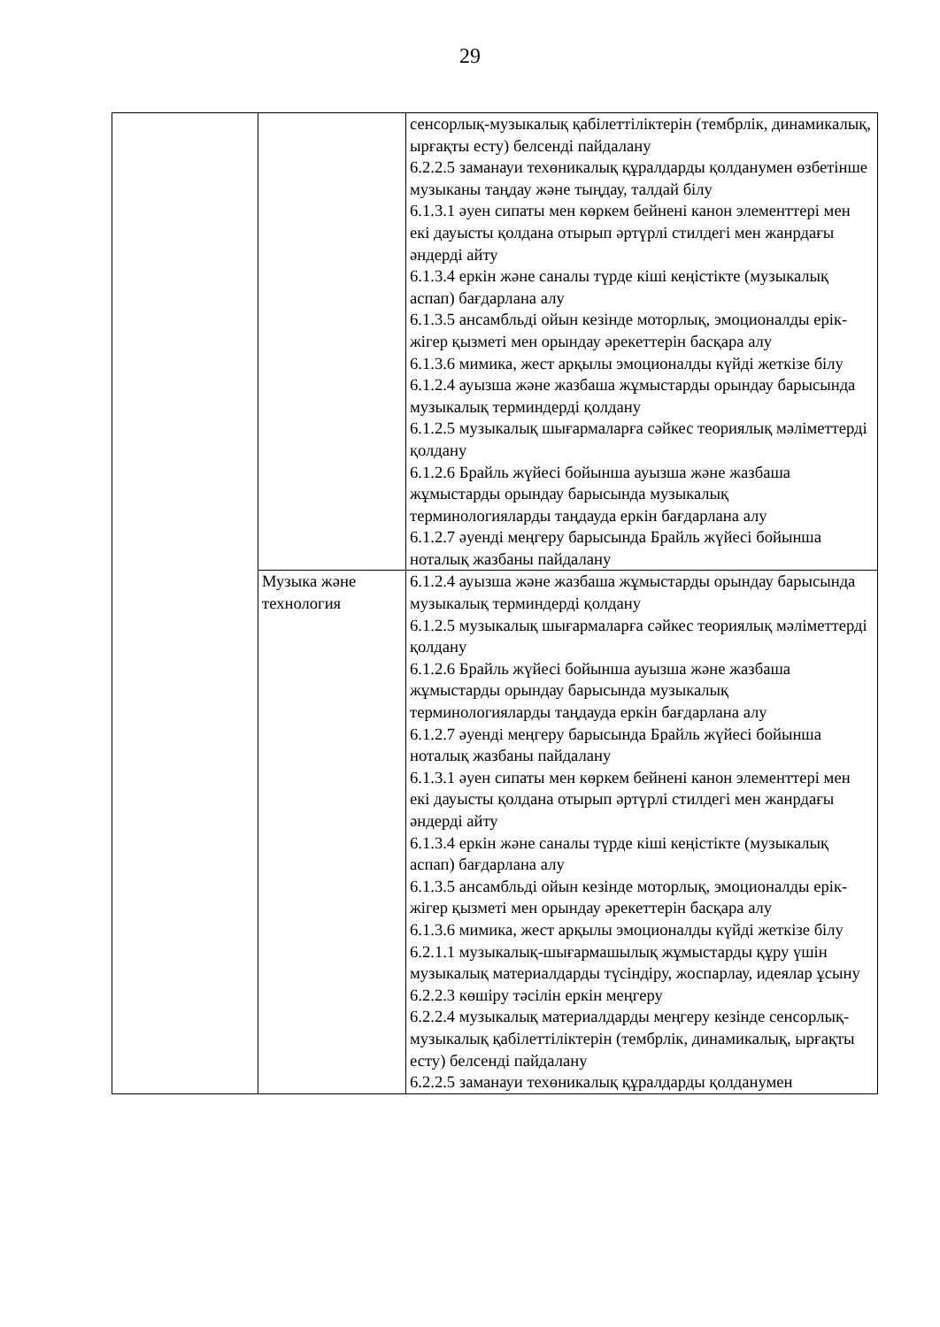29
| | | сенсорлық-музыкалық қабілеттіліктерін (тембрлік, динамикалық, ырғақты есту) белсенді пайдалану 6.2.2.5 заманауи техөникалық құралдарды қолданумен өзбетінше музыканы таңдау және тыңдау, талдай білу 6.1.3.1 әуен сипаты мен көркем бейнені канон элементтері мен екі дауысты қолдана отырып әртүрлі стилдегі мен жанрдағы әндерді айту 6.1.3.4 еркін және саналы түрде кіші кеңістікте (музыкалық аспап) бағдарлана алу 6.1.3.5 ансамбльді ойын кезінде моторлық, эмоционалды ерік-жігер қызметі мен орындау әрекеттерін басқара алу 6.1.3.6 мимика, жест арқылы эмоционалды күйді жеткізе білу 6.1.2.4 ауызша және жазбаша жұмыстарды орындау барысында музыкалық терминдерді қолдану 6.1.2.5 музыкалық шығармаларға сәйкес теориялық мәліметтерді қолдану 6.1.2.6 Брайль жүйесі бойынша ауызша және жазбаша жұмыстарды орындау барысында музыкалық терминологияларды таңдауда еркін бағдарлана алу 6.1.2.7 әуенді меңгеру барысында Брайль жүйесі бойынша ноталық жазбаны пайдалану |
| | Музыка және технология | 6.1.2.4 ауызша және жазбаша жұмыстарды орындау барысында музыкалық терминдерді қолдану 6.1.2.5 музыкалық шығармаларға сәйкес теориялық мәліметтерді қолдану 6.1.2.6 Брайль жүйесі бойынша ауызша және жазбаша жұмыстарды орындау барысында музыкалық терминологияларды таңдауда еркін бағдарлана алу 6.1.2.7 әуенді меңгеру барысында Брайль жүйесі бойынша ноталық жазбаны пайдалану 6.1.3.1 әуен сипаты мен көркем бейнені канон элементтері мен екі дауысты қолдана отырып әртүрлі стилдегі мен жанрдағы әндерді айту 6.1.3.4 еркін және саналы түрде кіші кеңістікте (музыкалық аспап) бағдарлана алу 6.1.3.5 ансамбльді ойын кезінде моторлық, эмоционалды ерік-жігер қызметі мен орындау әрекеттерін басқара алу 6.1.3.6 мимика, жест арқылы эмоционалды күйді жеткізе білу 6.2.1.1 музыкалық-шығармашылық жұмыстарды құру үшін музыкалық материалдарды түсіндіру, жоспарлау, идеялар ұсыну 6.2.2.3 көшіру тәсілін еркін меңгеру 6.2.2.4 музыкалық материалдарды меңгеру кезінде сенсорлық-музыкалық қабілеттіліктерін (тембрлік, динамикалық, ырғақты есту) белсенді пайдалану 6.2.2.5 заманауи техөникалық құралдарды қолданумен |